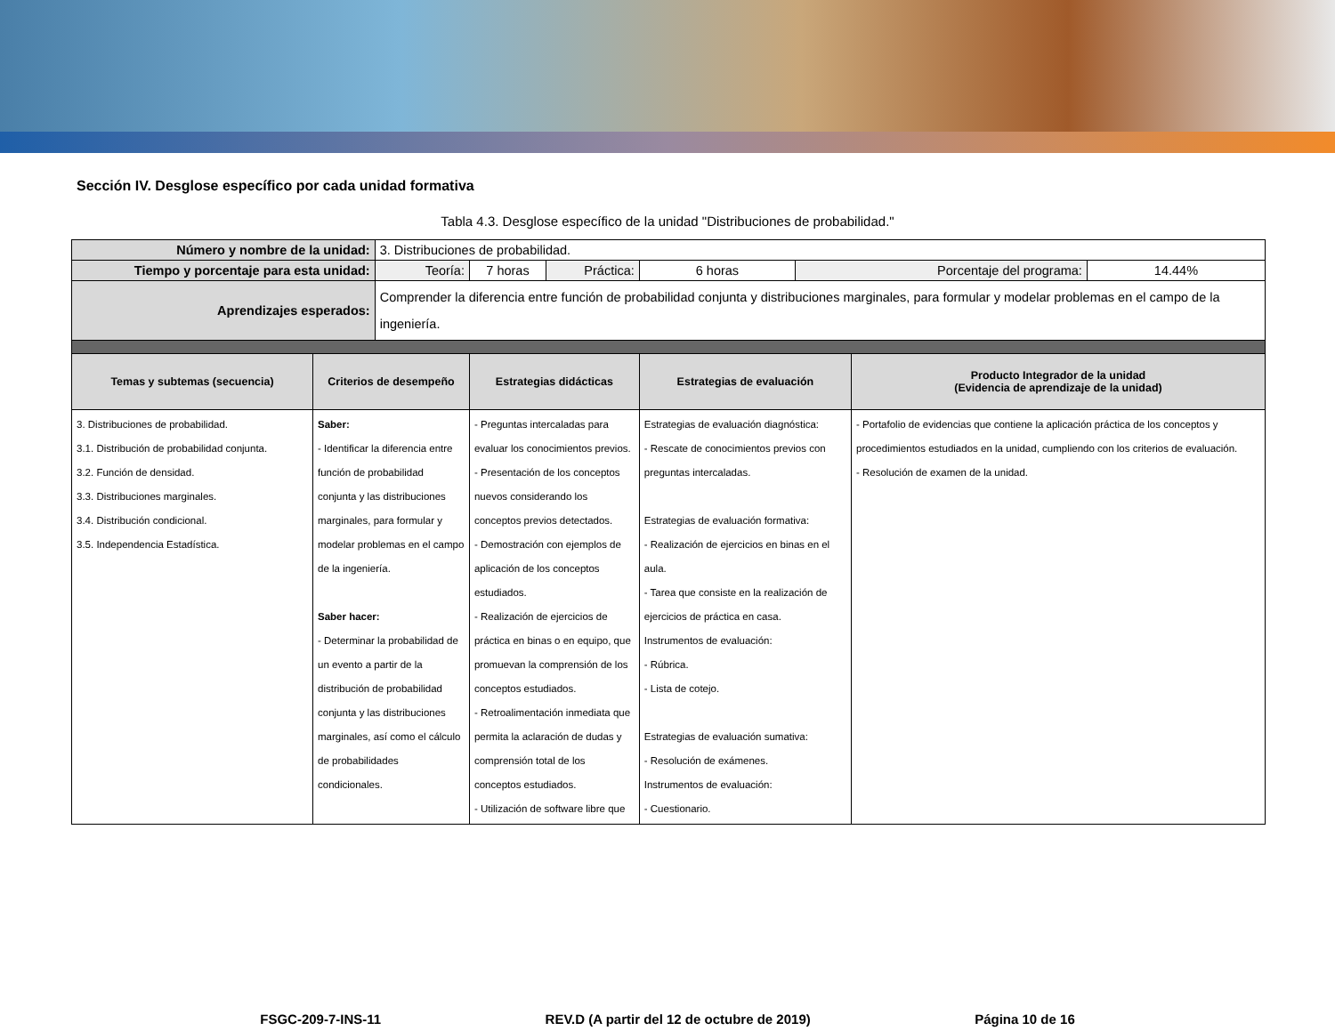Sección IV. Desglose específico por cada unidad formativa
Tabla 4.3. Desglose específico de la unidad "Distribuciones de probabilidad."
| Número y nombre de la unidad: | | 3. Distribuciones de probabilidad. | | | | | | |
| Tiempo y porcentaje para esta unidad: | | Teoría: | 7 horas | Práctica: | 6 horas | Porcentaje del programa: | | 14.44% |
| Aprendizajes esperados: | | Comprender la diferencia entre función de probabilidad conjunta y distribuciones marginales, para formular y modelar problemas en el campo de la ingeniería. | | | | | | |
| Temas y subtemas (secuencia) | Criterios de desempeño | | Estrategias didácticas | | Estrategias de evaluación | | Producto Integrador de la unidad (Evidencia de aprendizaje de la unidad) | |
| 3. Distribuciones de probabilidad. 3.1. Distribución de probabilidad conjunta. 3.2. Función de densidad. 3.3. Distribuciones marginales. 3.4. Distribución condicional. 3.5. Independencia Estadística. | Saber: - Identificar la diferencia entre función de probabilidad conjunta y las distribuciones marginales, para formular y modelar problemas en el campo de la ingeniería. Saber hacer: - Determinar la probabilidad de un evento a partir de la distribución de probabilidad conjunta y las distribuciones marginales, así como el cálculo de probabilidades condicionales. | | - Preguntas intercaladas para evaluar los conocimientos previos. - Presentación de los conceptos nuevos considerando los conceptos previos detectados. - Demostración con ejemplos de aplicación de los conceptos estudiados. - Realización de ejercicios de práctica en binas o en equipo, que promuevan la comprensión de los conceptos estudiados. - Retroalimentación inmediata que permita la aclaración de dudas y comprensión total de los conceptos estudiados. - Utilización de software libre que | | Estrategias de evaluación diagnóstica: - Rescate de conocimientos previos con preguntas intercaladas. Estrategias de evaluación formativa: - Realización de ejercicios en binas en el aula. - Tarea que consiste en la realización de ejercicios de práctica en casa. Instrumentos de evaluación: - Rúbrica. - Lista de cotejo. Estrategias de evaluación sumativa: - Resolución de exámenes. Instrumentos de evaluación: - Cuestionario. | | - Portafolio de evidencias que contiene la aplicación práctica de los conceptos y procedimientos estudiados en la unidad, cumpliendo con los criterios de evaluación. - Resolución de examen de la unidad. | |
FSGC-209-7-INS-11 REV.D (A partir del 12 de octubre de 2019) Página 10 de 16